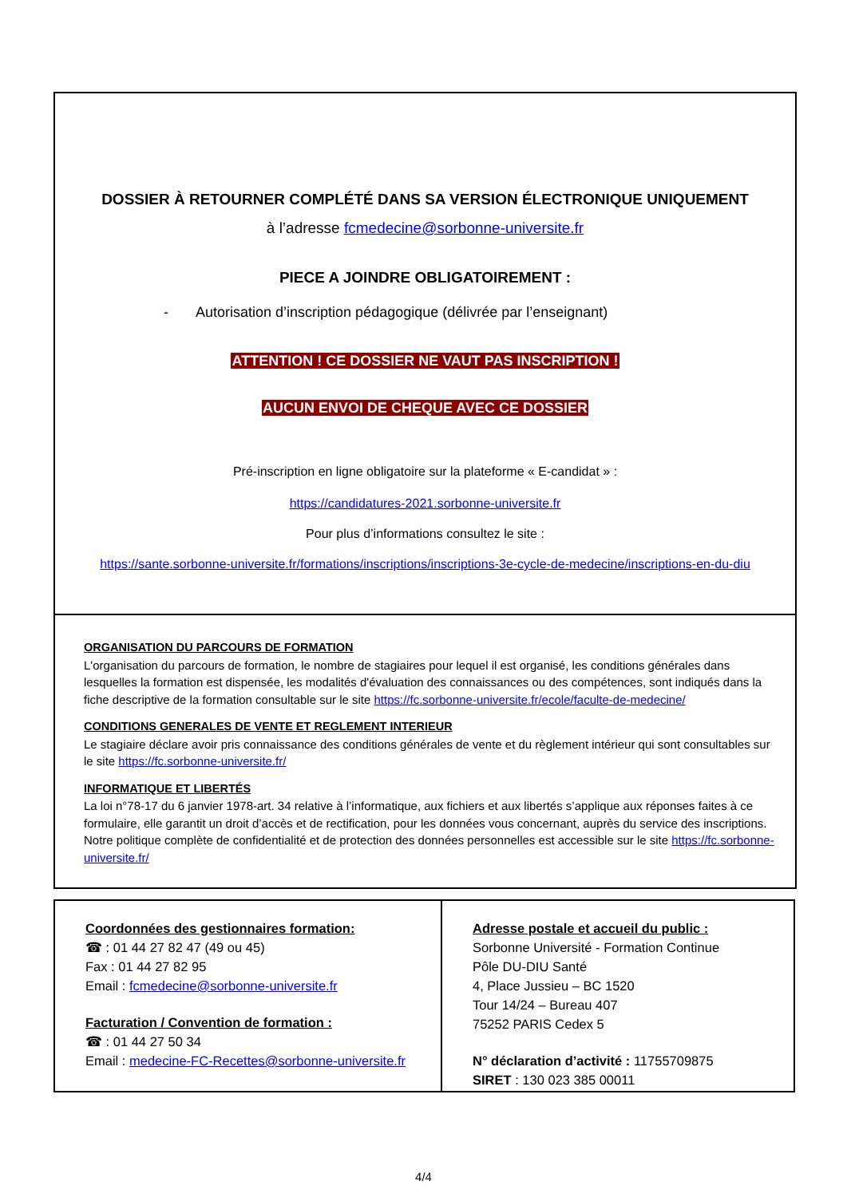DOSSIER À RETOURNER COMPLÉTÉ DANS SA VERSION ÉLECTRONIQUE UNIQUEMENT
à l’adresse fcmedecine@sorbonne-universite.fr
PIECE A JOINDRE OBLIGATOIREMENT :
- Autorisation d’inscription pédagogique (délivrée par l’enseignant)
ATTENTION ! CE DOSSIER NE VAUT PAS INSCRIPTION !
AUCUN ENVOI DE CHEQUE AVEC CE DOSSIER
Pré-inscription en ligne obligatoire sur la plateforme « E-candidat » :
https://candidatures-2021.sorbonne-universite.fr
Pour plus d’informations consultez le site :
https://sante.sorbonne-universite.fr/formations/inscriptions/inscriptions-3e-cycle-de-medecine/inscriptions-en-du-diu
ORGANISATION DU PARCOURS DE FORMATION
L'organisation du parcours de formation, le nombre de stagiaires pour lequel il est organisé, les conditions générales dans lesquelles la formation est dispensée, les modalités d'évaluation des connaissances ou des compétences, sont indiqués dans la fiche descriptive de la formation consultable sur le site https://fc.sorbonne-universite.fr/ecole/faculte-de-medecine/
CONDITIONS GENERALES DE VENTE ET REGLEMENT INTERIEUR
Le stagiaire déclare avoir pris connaissance des conditions générales de vente et du règlement intérieur qui sont consultables sur le site https://fc.sorbonne-universite.fr/
INFORMATIQUE ET LIBERTÉS
La loi n°78-17 du 6 janvier 1978-art. 34 relative à l’informatique, aux fichiers et aux libertés s’applique aux réponses faites à ce formulaire, elle garantit un droit d’accès et de rectification, pour les données vous concernant, auprès du service des inscriptions. Notre politique complète de confidentialité et de protection des données personnelles est accessible sur le site https://fc.sorbonne-universite.fr/
Coordonnées des gestionnaires formation:
☎ : 01 44 27 82 47 (49 ou 45)
Fax : 01 44 27 82 95
Email : fcmedecine@sorbonne-universite.fr
Facturation / Convention de formation :
☎ : 01 44 27 50 34
Email : medecine-FC-Recettes@sorbonne-universite.fr
Adresse postale et accueil du public :
Sorbonne Université - Formation Continue
Pôle DU-DIU Santé
4, Place Jussieu – BC 1520
Tour 14/24 – Bureau 407
75252 PARIS Cedex 5
N° déclaration d’activité : 11755709875
SIRET : 130 023 385 00011
4/4